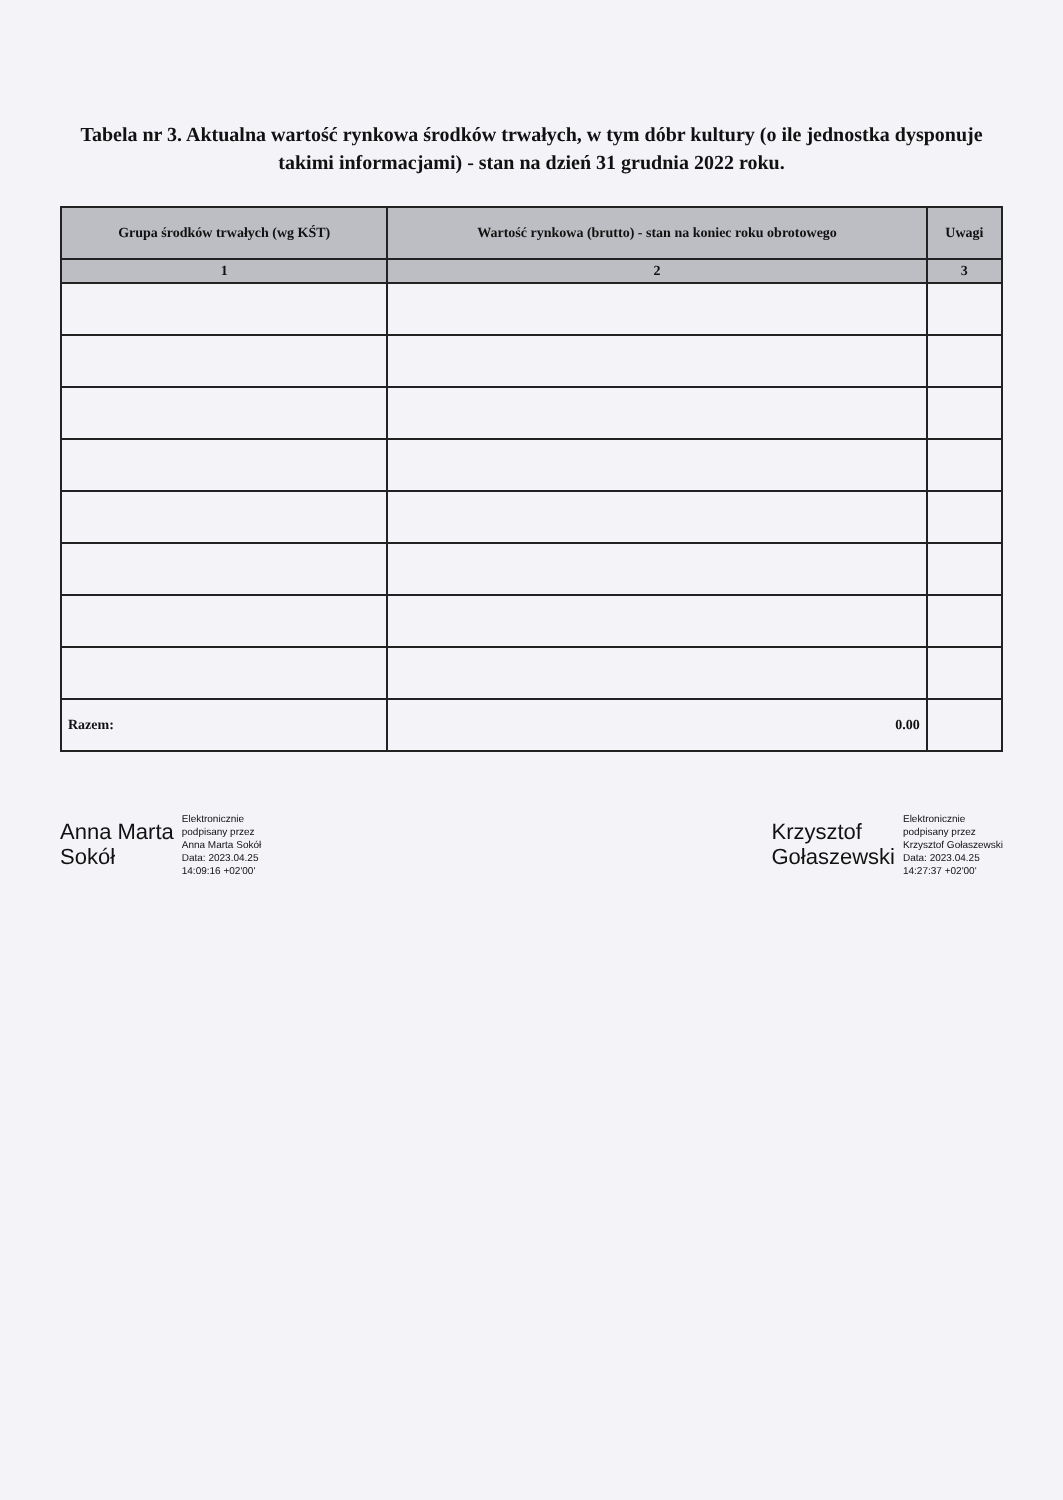Tabela nr 3. Aktualna wartość rynkowa środków trwałych, w tym dóbr kultury (o ile jednostka dysponuje takimi informacjami) - stan na dzień 31 grudnia 2022 roku.
| Grupa środków trwałych (wg KŚT) | Wartość rynkowa (brutto) - stan na koniec roku obrotowego | Uwagi |
| --- | --- | --- |
| 1 | 2 | 3 |
| Razem: | 0.00 | |
Anna Marta
Sokół
Elektronicznie
podpisany przez
Anna Marta Sokół
Data: 2023.04.25
14:09:16 +02'00'
Krzysztof
Gołaszewski
Elektronicznie
podpisany przez
Krzysztof Gołaszewski
Data: 2023.04.25
14:27:37 +02'00'